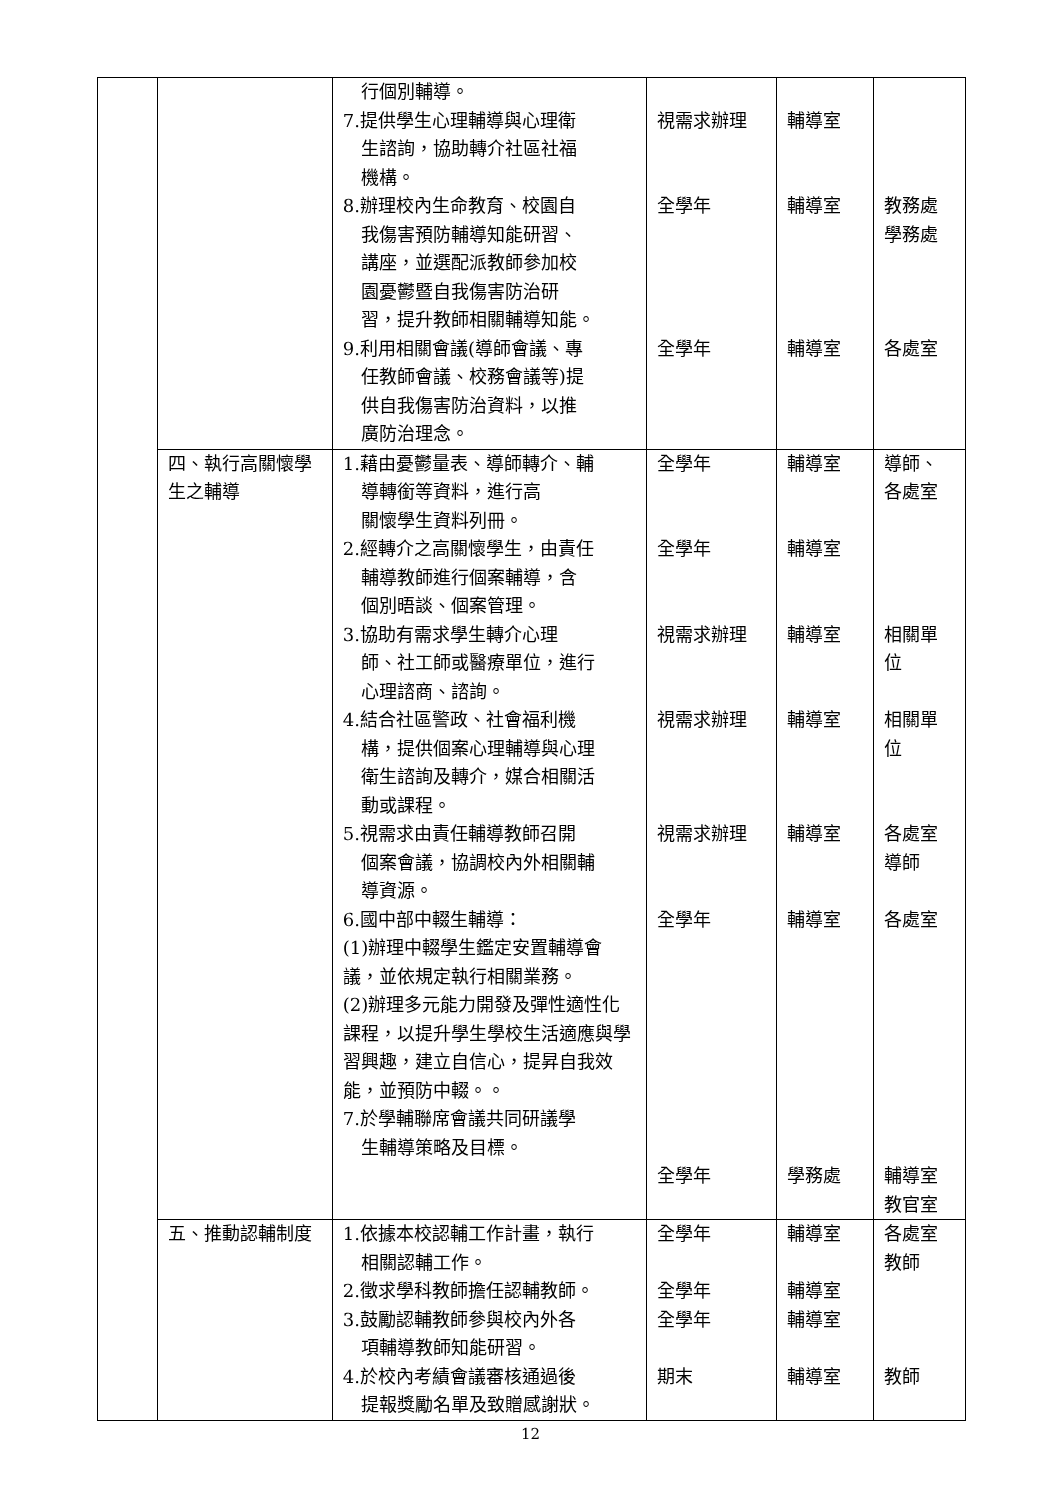| | | 行個別輔導。 7.提供學生心理輔導與心理衛 生諮詢，協助轉介社區社福 機構。 8.辦理校內生命教育、校園自 我傷害預防輔導知能研習、 講座，並選配派教師參加校 園憂鬱暨自我傷害防治研 習，提升教師相關輔導知能。 9.利用相關會議(導師會議、專 任教師會議、校務會議等)提 供自我傷害防治資料，以推 廣防治理念。 | 視需求辦理 全學年 全學年 | 輔導室 輔導室 輔導室 | 教務處 學務處 各處室 |
| | 四、執行高關懷學生之輔導 | 1.藉由憂鬱量表、導師轉介、輔 導轉銜等資料，進行高 關懷學生資料列冊。 2.經轉介之高關懷學生，由責任 輔導教師進行個案輔導，含 個別晤談、個案管理。 3.協助有需求學生轉介心理 師、社工師或醫療單位，進行 心理諮商、諮詢。 4.結合社區警政、社會福利機 構，提供個案心理輔導與心理 衛生諮詢及轉介，媒合相關活 動或課程。 5.視需求由責任輔導教師召開 個案會議，協調校內外相關輔 導資源。 6.國中部中輟生輔導： (1)辦理中輟學生鑑定安置輔導會議，並依規定執行相關業務。 (2)辦理多元能力開發及彈性適性化課程，以提升學生學校生活適應與學習興趣，建立自信心，提昇自我效能，並預防中輟。。 7.於學輔聯席會議共同研議學 生輔導策略及目標。 | 全學年 全學年 視需求辦理 視需求辦理 視需求辦理 全學年 全學年 | 輔導室 輔導室 輔導室 輔導室 輔導室 輔導室 學務處 | 導師、各處室 相關單位 相關單位 各處室 導師 各處室 輔導室 教官室 |
| | 五、推動認輔制度 | 1.依據本校認輔工作計畫，執行 相關認輔工作。 2.徵求學科教師擔任認輔教師。 3.鼓勵認輔教師參與校內外各 項輔導教師知能研習。 4.於校內考績會議審核通過後 提報獎勵名單及致贈感謝狀。 | 全學年 全學年 全學年 期末 | 輔導室 輔導室 輔導室 輔導室 | 各處室 教師 教師 |
12